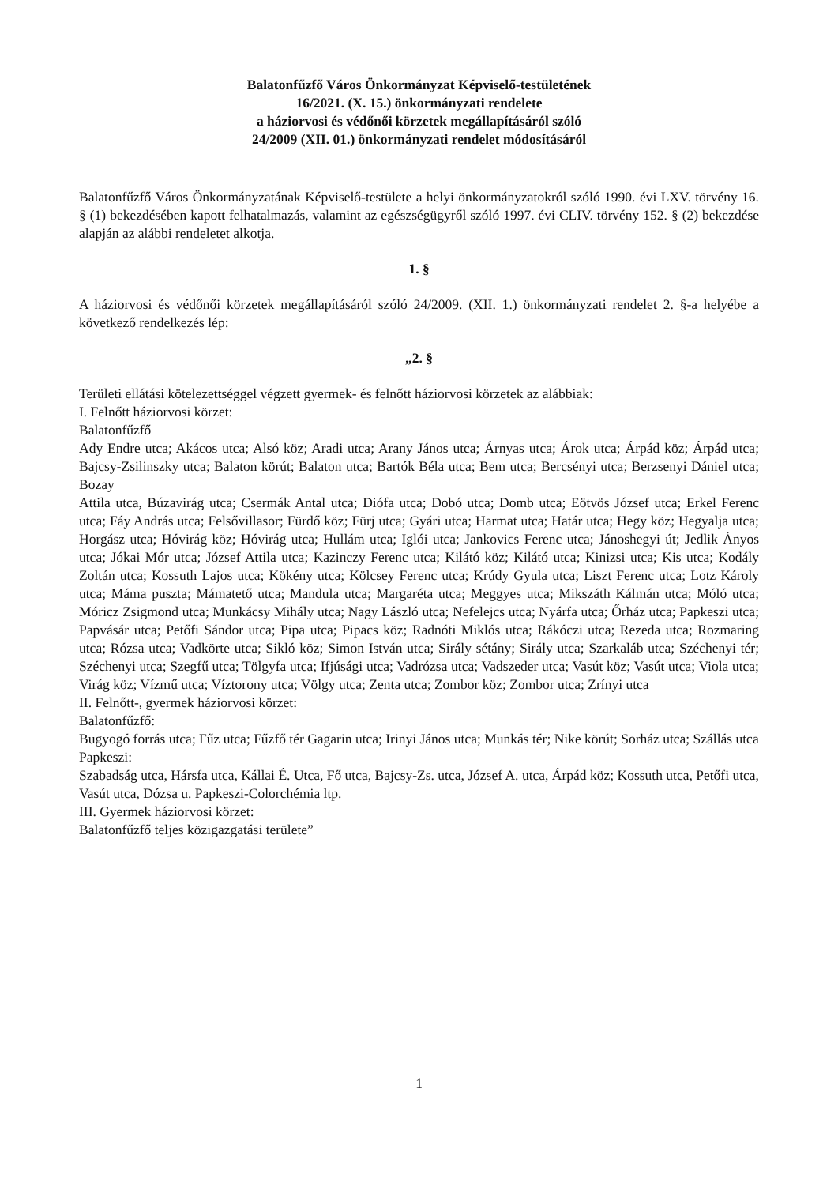Balatonfűzfő Város Önkormányzat Képviselő-testületének
16/2021. (X. 15.) önkormányzati rendelete
a háziorvosi és védőnői körzetek megállapításáról szóló
24/2009 (XII. 01.) önkormányzati rendelet módosításáról
Balatonfűzfő Város Önkormányzatának Képviselő-testülete a helyi önkormányzatokról szóló 1990. évi LXV. törvény 16. § (1) bekezdésében kapott felhatalmazás, valamint az egészségügyről szóló 1997. évi CLIV. törvény 152. § (2) bekezdése alapján az alábbi rendeletet alkotja.
1. §
A háziorvosi és védőnői körzetek megállapításáról szóló 24/2009. (XII. 1.) önkormányzati rendelet 2. §-a helyébe a következő rendelkezés lép:
„2. §
Területi ellátási kötelezettséggel végzett gyermek- és felnőtt háziorvosi körzetek az alábbiak:
I. Felnőtt háziorvosi körzet:
Balatonfűzfő
Ady Endre utca; Akácos utca; Alsó köz; Aradi utca; Arany János utca; Árnyas utca; Árok utca; Árpád köz; Árpád utca; Bajcsy-Zsilinszky utca; Balaton körút; Balaton utca; Bartók Béla utca; Bem utca; Bercsényi utca; Berzsenyi Dániel utca; Bozay
Attila utca, Búzavirág utca; Csermák Antal utca; Diófa utca; Dobó utca; Domb utca; Eötvös József utca; Erkel Ferenc utca; Fáy András utca; Felsővillasor; Fürdő köz; Fürj utca; Gyári utca; Harmat utca; Határ utca; Hegy köz; Hegyalja utca; Horgász utca; Hóvirág köz; Hóvirág utca; Hullám utca; Iglói utca; Jankovics Ferenc utca; Jánoshegyi út; Jedlik Ányos utca; Jókai Mór utca; József Attila utca; Kazinczy Ferenc utca; Kilátó köz; Kilátó utca; Kinizsi utca; Kis utca; Kodály Zoltán utca; Kossuth Lajos utca; Kökény utca; Kölcsey Ferenc utca; Krúdy Gyula utca; Liszt Ferenc utca; Lotz Károly utca; Máma puszta; Mámatető utca; Mandula utca; Margaréta utca; Meggyes utca; Mikszáth Kálmán utca; Móló utca; Móricz Zsigmond utca; Munkácsy Mihály utca; Nagy László utca; Nefelejcs utca; Nyárfa utca; Őrház utca; Papkeszi utca; Papvásár utca; Petőfi Sándor utca; Pipa utca; Pipacs köz; Radnóti Miklós utca; Rákóczi utca; Rezeda utca; Rozmaring utca; Rózsa utca; Vadkörte utca; Sikló köz; Simon István utca; Sirály sétány; Sirály utca; Szarkaláb utca; Széchenyi tér; Széchenyi utca; Szegfű utca; Tölgyfa utca; Ifjúsági utca; Vadrózsa utca; Vadszeder utca; Vasút köz; Vasút utca; Viola utca; Virág köz; Vízmű utca; Víztorony utca; Völgy utca; Zenta utca; Zombor köz; Zombor utca; Zrínyi utca
II. Felnőtt-, gyermek háziorvosi körzet:
Balatonfűzfő:
Bugyogó forrás utca; Fűz utca; Fűzfő tér Gagarin utca; Irinyi János utca; Munkás tér; Nike körút; Sorház utca; Szállás utca
Papkeszi:
Szabadság utca, Hársfa utca, Kállai É. Utca, Fő utca, Bajcsy-Zs. utca, József A. utca, Árpád köz; Kossuth utca, Petőfi utca, Vasút utca, Dózsa u. Papkeszi-Colorchémia ltp.
III. Gyermek háziorvosi körzet:
Balatonfűzfő teljes közigazgatási területe”
1